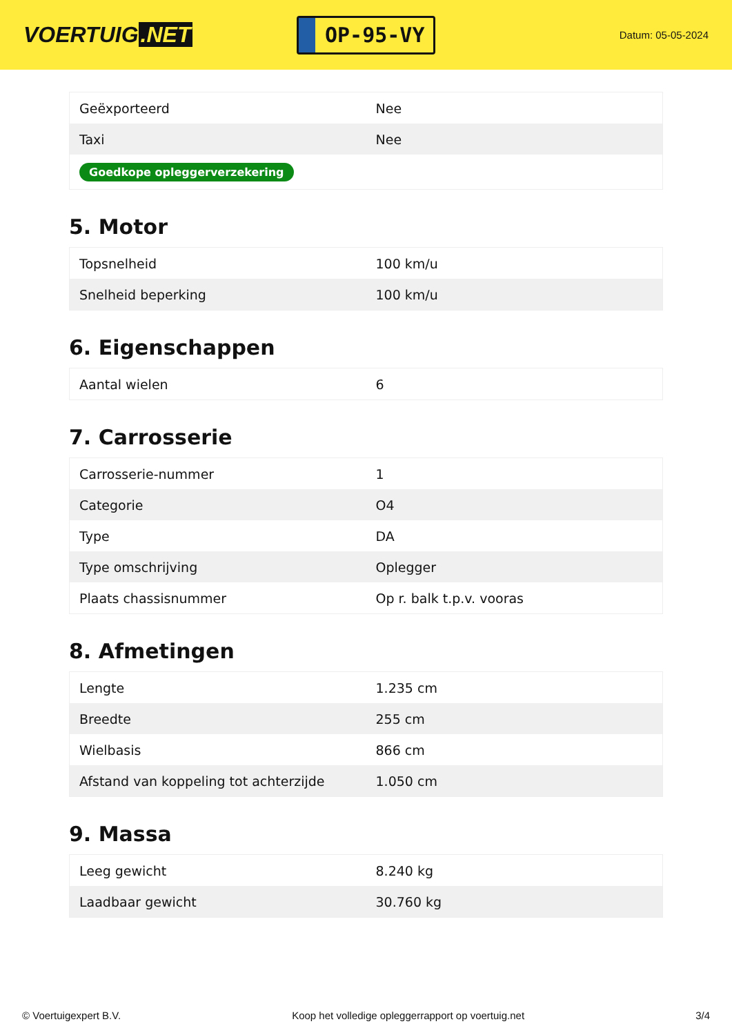VOERTUIG.NET
OP-95-VY
Datum: 05-05-2024
| Geëxporteerd | Nee |
| Taxi | Nee |
| Goedkope opleggerverzekering | |
5. Motor
| Topsnelheid | 100 km/u |
| Snelheid beperking | 100 km/u |
6. Eigenschappen
| Aantal wielen | 6 |
7. Carrosserie
| Carrosserie-nummer | 1 |
| Categorie | O4 |
| Type | DA |
| Type omschrijving | Oplegger |
| Plaats chassisnummer | Op r. balk t.p.v. vooras |
8. Afmetingen
| Lengte | 1.235 cm |
| Breedte | 255 cm |
| Wielbasis | 866 cm |
| Afstand van koppeling tot achterzijde | 1.050 cm |
9. Massa
| Leeg gewicht | 8.240 kg |
| Laadbaar gewicht | 30.760 kg |
© Voertuigexpert B.V. Koop het volledige opleggerrapport op voertuig.net 3/4